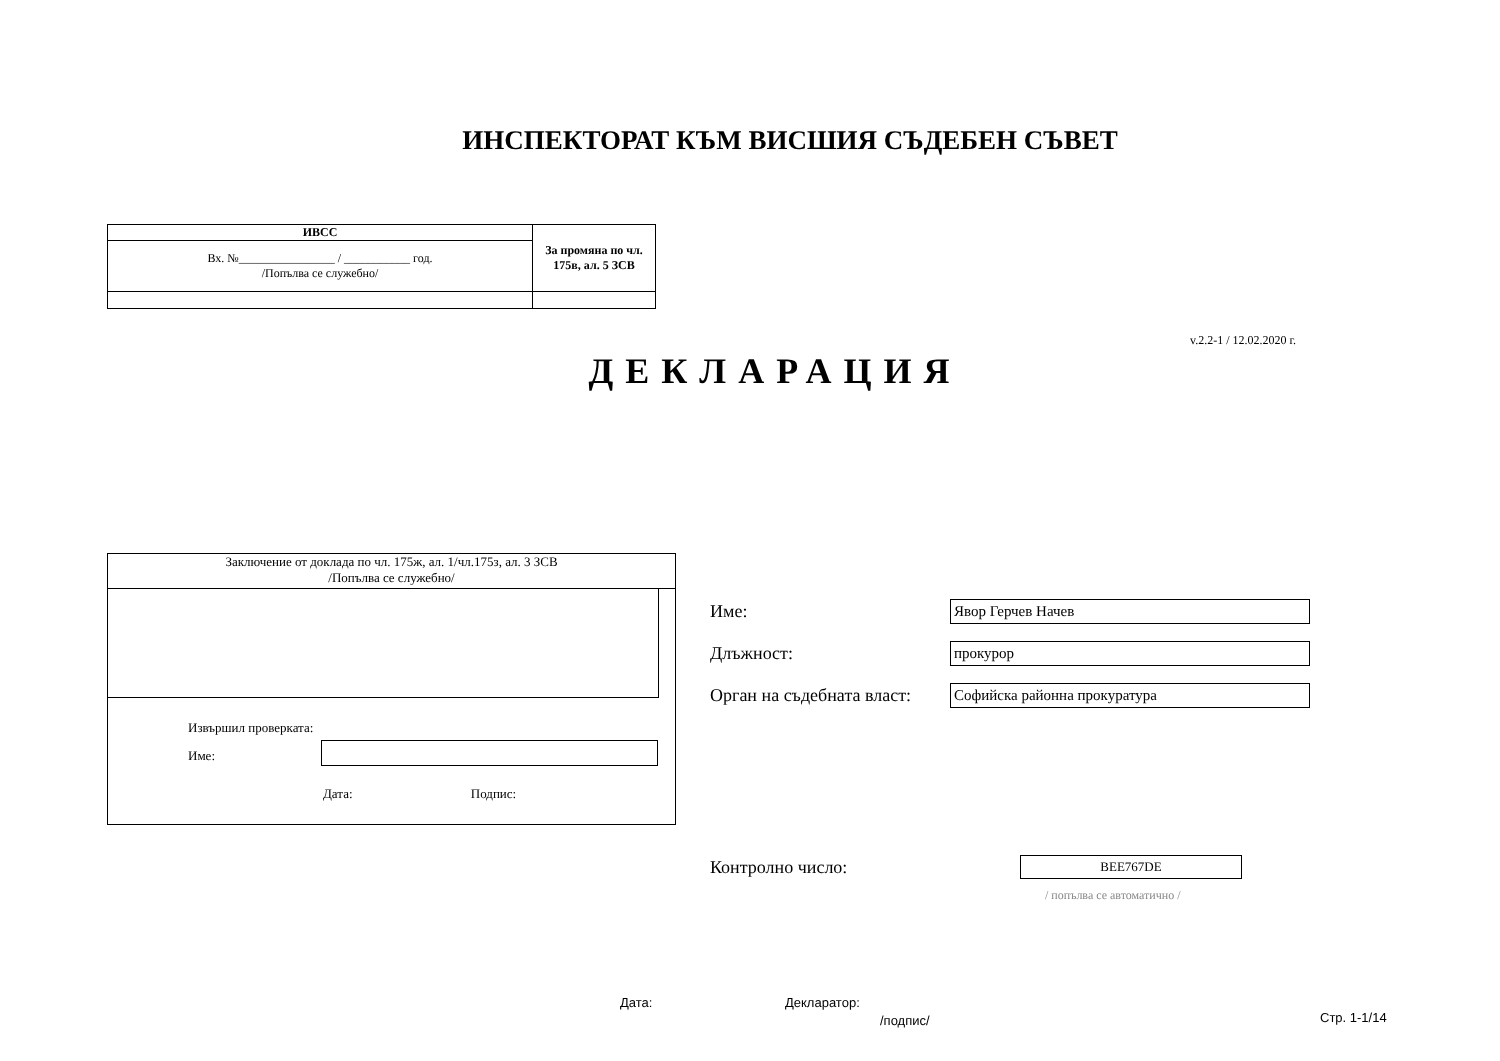ИНСПЕКТОРАТ КЪМ ВИСШИЯ СЪДЕБЕН СЪВЕТ
| ИВСС | За промяна по чл. 175в, ал. 5 ЗСВ |
| Вх. №________________ / ___________ год. /Попълва се служебно/ | |
v.2.2-1 / 12.02.2020 г.
ДЕКЛАРАЦИЯ
Заключение от доклада по чл. 175ж, ал. 1/чл.175з, ал. 3 ЗСВ
/Попълва се служебно/
Извършил проверката:
Име:
Дата: Подпис:
Име: Явор Герчев Начев
Длъжност: прокурор
Орган на съдебната власт: Софийска районна прокуратура
Контролно число: BEE767DE
/ попълва се автоматично /
Дата: Декларатор:
/подпис/ Стр. 1-1/14